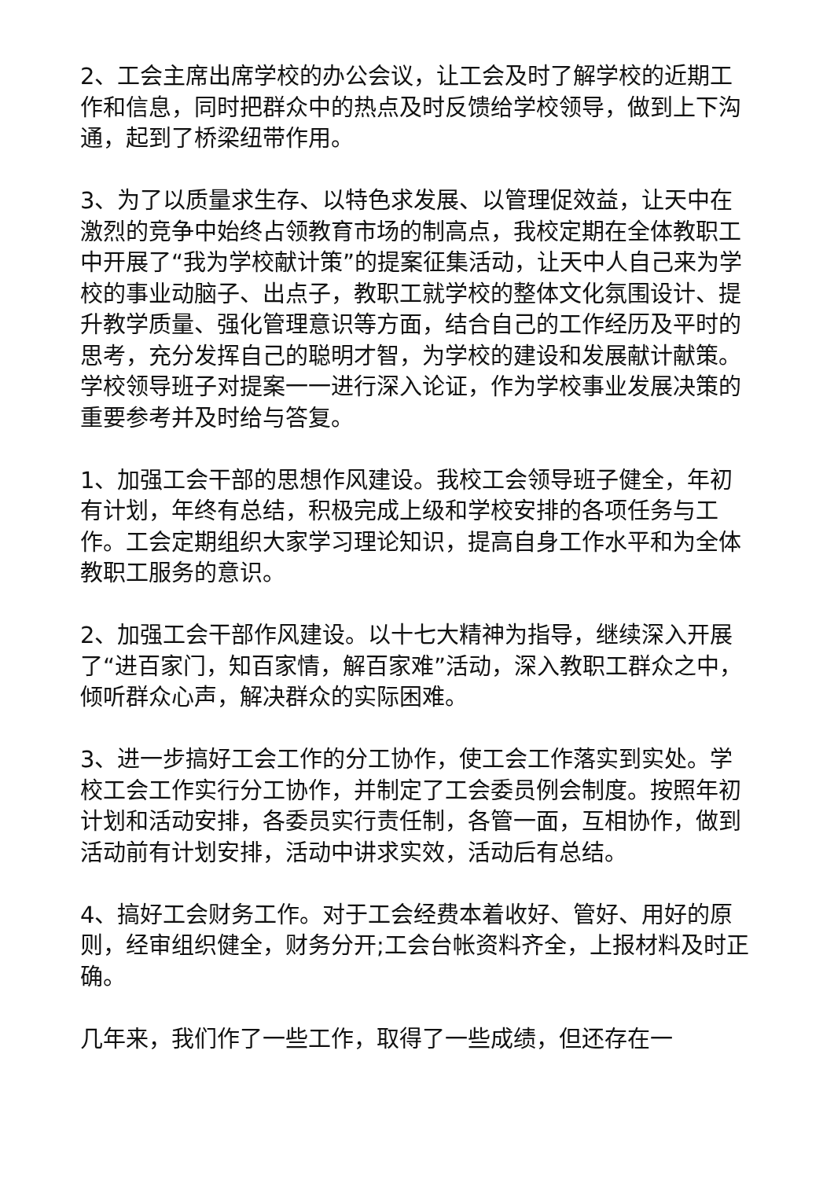2、工会主席出席学校的办公会议，让工会及时了解学校的近期工作和信息，同时把群众中的热点及时反馈给学校领导，做到上下沟通，起到了桥梁纽带作用。
3、为了以质量求生存、以特色求发展、以管理促效益，让天中在激烈的竞争中始终占领教育市场的制高点，我校定期在全体教职工中开展了“我为学校献计策”的提案征集活动，让天中人自己来为学校的事业动脑子、出点子，教职工就学校的整体文化氛围设计、提升教学质量、强化管理意识等方面，结合自己的工作经历及平时的思考，充分发挥自己的聪明才智，为学校的建设和发展献计献策。学校领导班子对提案一一进行深入论证，作为学校事业发展决策的重要参考并及时给与答复。
1、加强工会干部的思想作风建设。我校工会领导班子健全，年初有计划，年终有总结，积极完成上级和学校安排的各项任务与工作。工会定期组织大家学习理论知识，提高自身工作水平和为全体教职工服务的意识。
2、加强工会干部作风建设。以十七大精神为指导，继续深入开展了“进百家门，知百家情，解百家难”活动，深入教职工群众之中，倾听群众心声，解决群众的实际困难。
3、进一步搞好工会工作的分工协作，使工会工作落实到实处。学校工会工作实行分工协作，并制定了工会委员例会制度。按照年初计划和活动安排，各委员实行责任制，各管一面，互相协作，做到活动前有计划安排，活动中讲求实效，活动后有总结。
4、搞好工会财务工作。对于工会经费本着收好、管好、用好的原则，经审组织健全，财务分开;工会台帐资料齐全，上报材料及时正确。
几年来，我们作了一些工作，取得了一些成绩，但还存在一